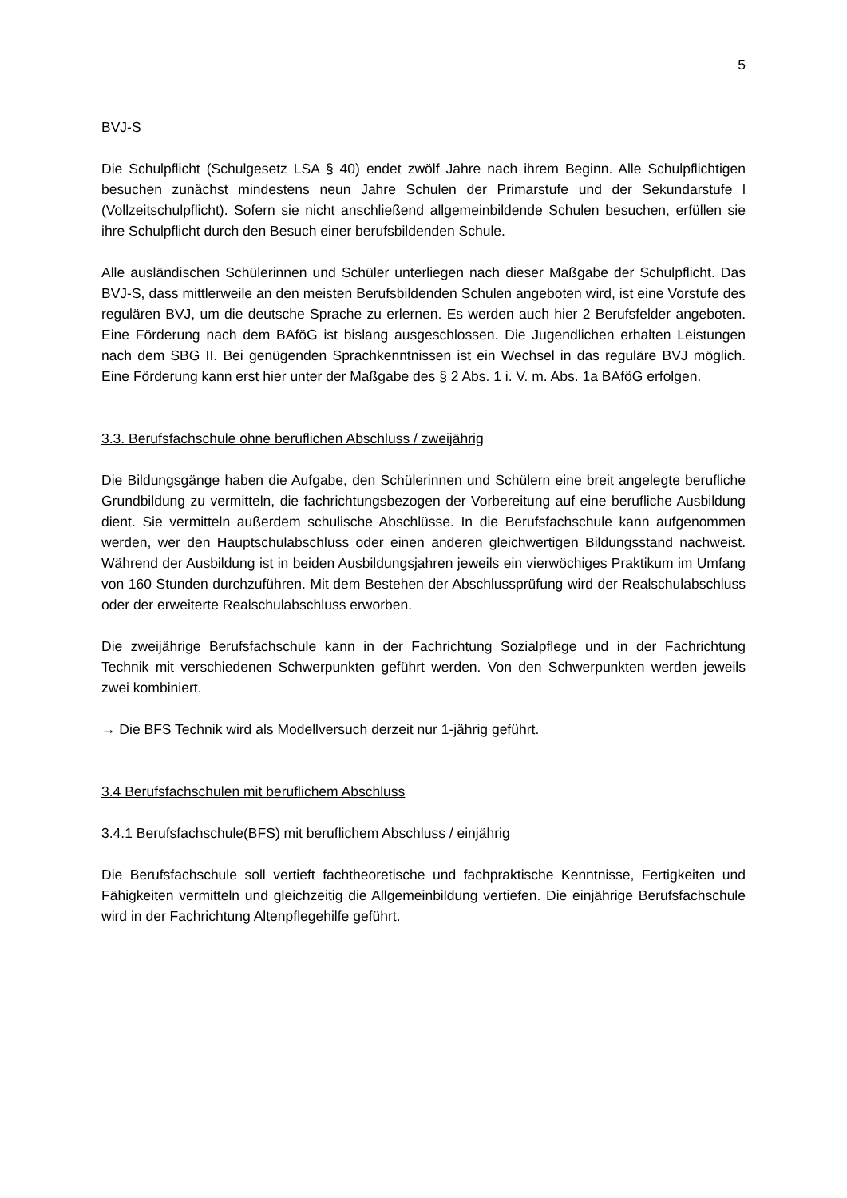5
BVJ-S
Die Schulpflicht (Schulgesetz LSA § 40) endet zwölf Jahre nach ihrem Beginn. Alle Schulpflichtigen besuchen zunächst mindestens neun Jahre Schulen der Primarstufe und der Sekundarstufe l (Vollzeitschulpflicht). Sofern sie nicht anschließend allgemeinbildende Schulen besuchen, erfüllen sie ihre Schulpflicht durch den Besuch einer berufsbildenden Schule.
Alle ausländischen Schülerinnen und Schüler unterliegen nach dieser Maßgabe der Schulpflicht. Das BVJ-S, dass mittlerweile an den meisten Berufsbildenden Schulen angeboten wird, ist eine Vorstufe des regulären BVJ, um die deutsche Sprache zu erlernen. Es werden auch hier 2 Berufsfelder angeboten. Eine Förderung nach dem BAföG ist bislang ausgeschlossen. Die Jugendlichen erhalten Leistungen nach dem SBG II. Bei genügenden Sprachkenntnissen ist ein Wechsel in das reguläre BVJ möglich. Eine Förderung kann erst hier unter der Maßgabe des § 2 Abs. 1 i. V. m. Abs. 1a BAföG erfolgen.
3.3. Berufsfachschule ohne beruflichen Abschluss / zweijährig
Die Bildungsgänge haben die Aufgabe, den Schülerinnen und Schülern eine breit angelegte berufliche Grundbildung zu vermitteln, die fachrichtungsbezogen der Vorbereitung auf eine berufliche Ausbildung dient. Sie vermitteln außerdem schulische Abschlüsse. In die Berufsfachschule kann aufgenommen werden, wer den Hauptschulabschluss oder einen anderen gleichwertigen Bildungsstand nachweist. Während der Ausbildung ist in beiden Ausbildungsjahren jeweils ein vierwöchiges Praktikum im Umfang von 160 Stunden durchzuführen. Mit dem Bestehen der Abschlussprüfung wird der Realschulabschluss oder der erweiterte Realschulabschluss erworben.
Die zweijährige Berufsfachschule kann in der Fachrichtung Sozialpflege und in der Fachrichtung Technik mit verschiedenen Schwerpunkten geführt werden. Von den Schwerpunkten werden jeweils zwei kombiniert.
→ Die BFS Technik wird als Modellversuch derzeit nur 1-jährig geführt.
3.4 Berufsfachschulen mit beruflichem Abschluss
3.4.1 Berufsfachschule(BFS) mit beruflichem Abschluss / einjährig
Die Berufsfachschule soll vertieft fachtheoretische und fachpraktische Kenntnisse, Fertigkeiten und Fähigkeiten vermitteln und gleichzeitig die Allgemeinbildung vertiefen. Die einjährige Berufsfachschule wird in der Fachrichtung Altenpflegehilfe geführt.